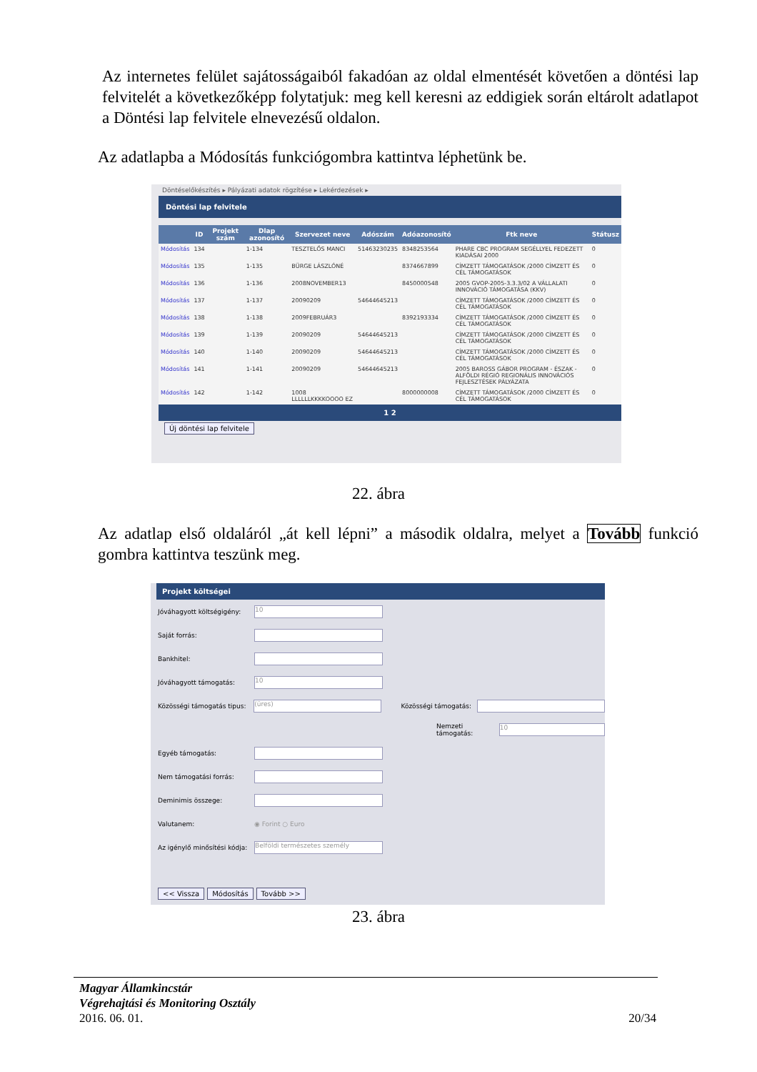Az internetes felület sajátosságaiból fakadóan az oldal elmentését követően a döntési lap felvitelét a következőképp folytatjuk: meg kell keresni az eddigiek során eltárolt adatlapot a Döntési lap felvitele elnevezésű oldalon.
Az adatlapba a Módosítás funkciógombra kattintva léphetünk be.
Döntéselőkészítés ▸ Pályázati adatok rögzítése ▸ Lekérdezések ▸
Döntési lap felvitele
| | ID | Projekt szám | Dlap azonosító | Szervezet neve | Adószám | Adóazonosító | Ftk neve | Státusz |
| --- | --- | --- | --- | --- | --- | --- | --- | --- |
| Módosítás | 134 | | 1-134 | TESZTELŐS MANCI | 51463230235 | 8348253564 | PHARE CBC PROGRAM SEGÉLLYEL FEDEZETT KIADÁSAI 2000 | 0 |
| Módosítás | 135 | | 1-135 | BÜRGE LÁSZLÓNÉ | | 8374667899 | CÍMZETT TÁMOGATÁSOK /2000 CÍMZETT ÉS CÉL TÁMOGATÁSOK | 0 |
| Módosítás | 136 | | 1-136 | 2008NOVEMBER13 | | 8450000548 | 2005 GVOP-2005-3.3.3/02 A VÁLLALATI INNOVÁCIÓ TÁMOGATÁSA (KKV) | 0 |
| Módosítás | 137 | | 1-137 | 20090209 | 54644645213 | | CÍMZETT TÁMOGATÁSOK /2000 CÍMZETT ÉS CÉL TÁMOGATÁSOK | 0 |
| Módosítás | 138 | | 1-138 | 2009FEBRUÁR3 | | 8392193334 | CÍMZETT TÁMOGATÁSOK /2000 CÍMZETT ÉS CÉL TÁMOGATÁSOK | 0 |
| Módosítás | 139 | | 1-139 | 20090209 | 54644645213 | | CÍMZETT TÁMOGATÁSOK /2000 CÍMZETT ÉS CÉL TÁMOGATÁSOK | 0 |
| Módosítás | 140 | | 1-140 | 20090209 | 54644645213 | | CÍMZETT TÁMOGATÁSOK /2000 CÍMZETT ÉS CÉL TÁMOGATÁSOK | 0 |
| Módosítás | 141 | | 1-141 | 20090209 | 54644645213 | | 2005 BAROSS GÁBOR PROGRAM - ÉSZAK - ALFÖLDI RÉGIÓ REGIONÁLIS INNOVÁCIÓS FEJLESZTÉSEK PÁLYÁZATA | 0 |
| Módosítás | 142 | | 1-142 | 1008 LLLLLLKKKKOOOO EZ | | 8000000008 | CÍMZETT TÁMOGATÁSOK /2000 CÍMZETT ÉS CÉL TÁMOGATÁSOK | 0 |
1 2
Új döntési lap felvitele
22. ábra
Az adatlap első oldaláról „át kell lépni” a második oldalra, melyet a Tovább funkció gombra kattintva teszünk meg.
Projekt költségei
Jóváhagyott költségigény:
10
Saját forrás:
Bankhitel:
Jóváhagyott támogatás:
10
Közösségi támogatás tipus:
(üres)
Közösségi támogatás:
Nemzeti támogatás:
10
Egyéb támogatás:
Nem támogatási forrás:
Deminimis összege:
Valutanem: ◉ Forint ○ Euro
Az igénylő minősítési kódja:
Belföldi természetes személy
<< Vissza Módosítás Tovább >>
23. ábra
Magyar Államkincstár
Végrehajtási és Monitoring Osztály
2016. 06. 01. 20/34